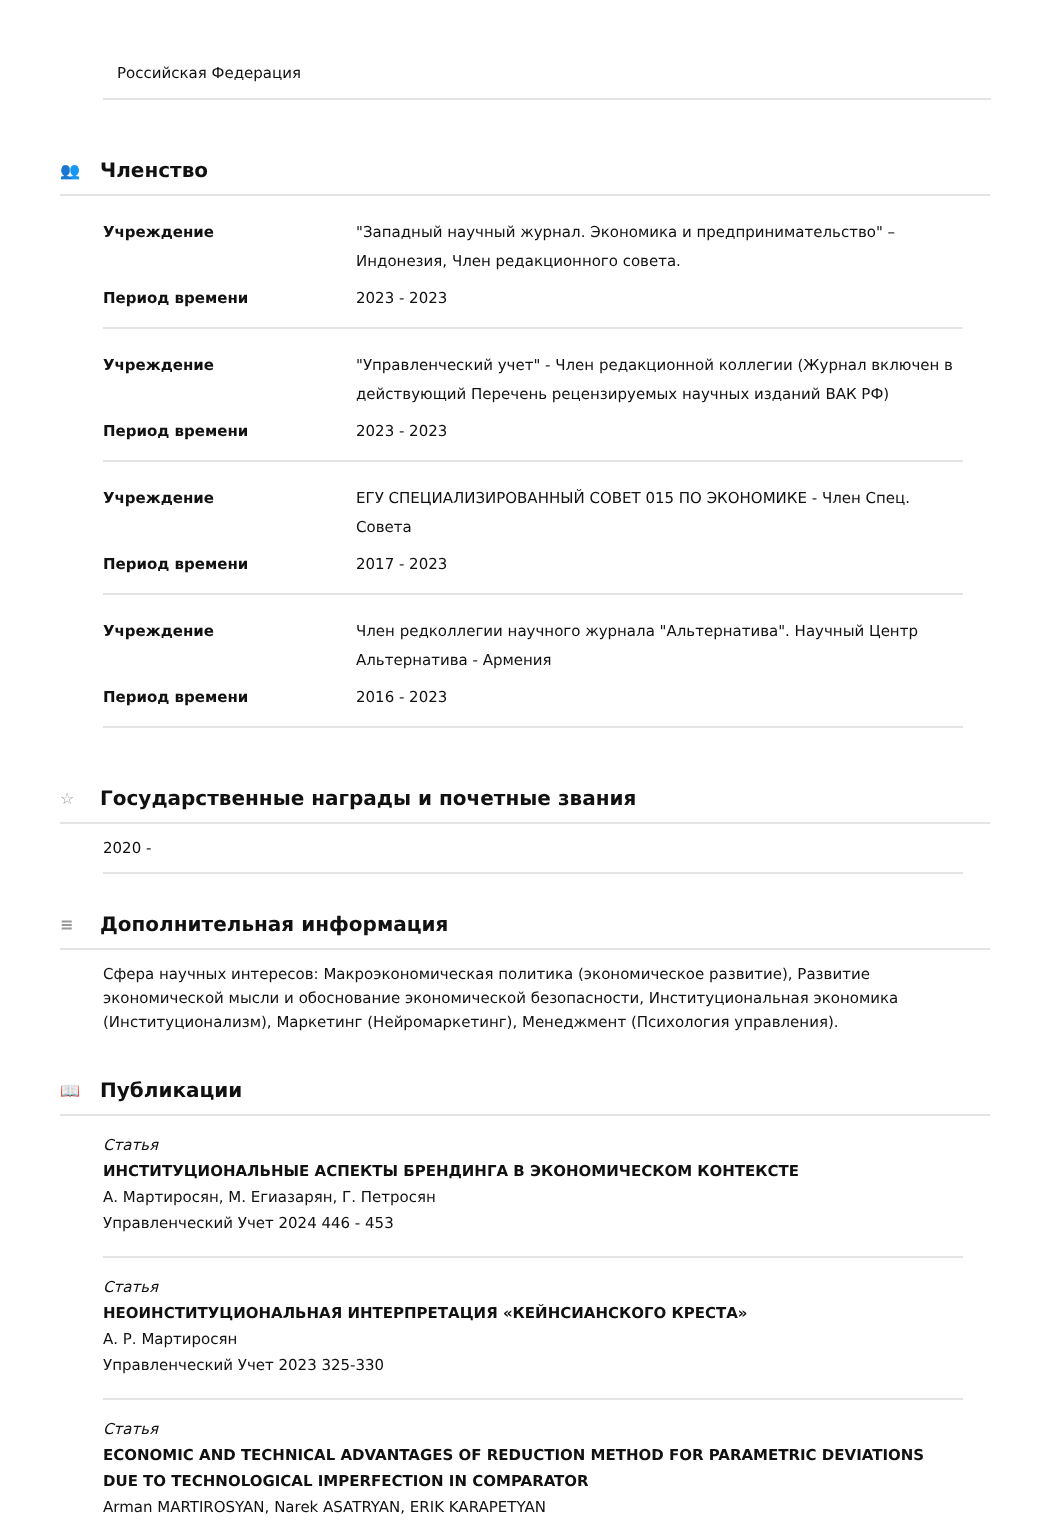Российская Федерация
👥 Членство
| Учреждение | "Западный научный журнал. Экономика и предпринимательство" – Индонезия, Член редакционного совета. |
| Период времени | 2023 - 2023 |
| Учреждение | "Управленческий учет" - Член редакционной коллегии (Журнал включен в действующий Перечень рецензируемых научных изданий ВАК РФ) |
| Период времени | 2023 - 2023 |
| Учреждение | ЕГУ СПЕЦИАЛИЗИРОВАННЫЙ СОВЕТ 015 ПО ЭКОНОМИКЕ - Член Спец. Совета |
| Период времени | 2017 - 2023 |
| Учреждение | Член редколлегии научного журнала "Альтернатива". Научный Центр Альтернатива - Армения |
| Период времени | 2016 - 2023 |
☆ Государственные награды и почетные звания
2020 -
≡ Дополнительная информация
Сфера научных интересов: Макроэкономическая политика (экономическое развитие), Развитие экономической мысли и обоснование экономической безопасности, Институциональная экономика (Институционализм), Маркетинг (Нейромаркетинг), Менеджмент (Психология управления).
📖 Публикации
Статья
ИНСТИТУЦИОНАЛЬНЫЕ АСПЕКТЫ БРЕНДИНГА В ЭКОНОМИЧЕСКОМ КОНТЕКСТЕ
А. Мартиросян, М. Егиазарян, Г. Петросян
Управленческий Учет 2024 446 - 453
Статья
НЕОИНСТИТУЦИОНАЛЬНАЯ ИНТЕРПРЕТАЦИЯ «КЕЙНСИАНСКОГО КРЕСТА»
А. Р. Мартиросян
Управленческий Учет 2023 325-330
Статья
ECONOMIC AND TECHNICAL ADVANTAGES OF REDUCTION METHOD FOR PARAMETRIC DEVIATIONS DUE TO TECHNOLOGICAL IMPERFECTION IN COMPARATOR
Arman MARTIROSYAN, Narek ASATRYAN, ERIK KARAPETYAN